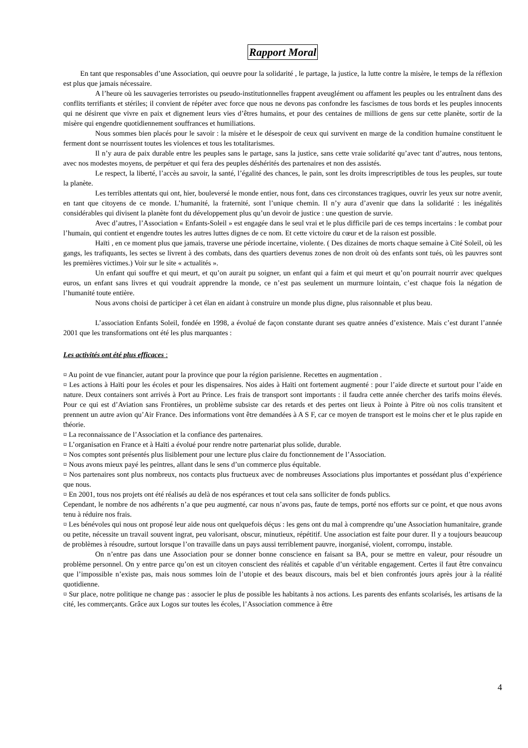Rapport Moral
En tant que responsables d’une Association, qui oeuvre pour la solidarité , le partage, la justice, la lutte contre la misère, le temps de la réflexion est plus que jamais nécessaire.
A l’heure où les sauvageries terroristes ou pseudo-institutionnelles frappent aveuglément ou affament les peuples ou les entraînent dans des conflits terrifiants et stériles; il convient de répéter avec force que nous ne devons pas confondre les fascismes de tous bords et les peuples innocents qui ne désirent que vivre en paix et dignement leurs vies d’êtres humains, et pour des centaines de millions de gens sur cette planète, sortir de la misère qui engendre quotidiennement souffrances et humiliations.
Nous sommes bien placés pour le savoir : la misère et le désespoir de ceux qui survivent en marge de la condition humaine constituent le ferment dont se nourrissent toutes les violences et tous les totalitarismes.
Il n’y aura de paix durable entre les peuples sans le partage, sans la justice, sans cette vraie solidarité qu’avec tant d’autres, nous tentons, avec nos modestes moyens, de perpétuer et qui fera des peuples déshérités des partenaires et non des assistés.
Le respect, la liberté, l’accès au savoir, la santé, l’égalité des chances, le pain, sont les droits imprescriptibles de tous les peuples, sur toute la planète.
Les terribles attentats qui ont, hier, bouleversé le monde entier, nous font, dans ces circonstances tragiques, ouvrir les yeux sur notre avenir, en tant que citoyens de ce monde. L’humanité, la fraternité, sont l’unique chemin. Il n’y aura d’avenir que dans la solidarité : les inégalités considérables qui divisent la planète font du développement plus qu’un devoir de justice : une question de survie.
Avec d’autres, l’Association « Enfants-Soleil » est engagée dans le seul vrai et le plus difficile pari de ces temps incertains : le combat pour l’humain, qui contient et engendre toutes les autres luttes dignes de ce nom. Et cette victoire du cœur et de la raison est possible.
Haïti , en ce moment plus que jamais, traverse une période incertaine, violente. ( Des dizaines de morts chaque semaine à Cité Soleil, où les gangs, les trafiquants, les sectes se livrent à des combats, dans des quartiers devenus zones de non droit où des enfants sont tués, où les pauvres sont les premières victimes.) Voir sur le site « actualités ».
Un enfant qui souffre et qui meurt, et qu’on aurait pu soigner, un enfant qui a faim et qui meurt et qu’on pourrait nourrir avec quelques euros, un enfant sans livres et qui voudrait apprendre la monde, ce n’est pas seulement un murmure lointain, c’est chaque fois la négation de l’humanité toute entière.
Nous avons choisi de participer à cet élan en aidant à construire un monde plus digne, plus raisonnable et plus beau.
L’association Enfants Soleil, fondée en 1998, a évolué de façon constante durant ses quatre années d’existence. Mais c’est durant l’année 2001 que les transformations ont été les plus marquantes :
Les activités ont été plus efficaces :
¤ Au point de vue financier, autant pour la province que pour la région parisienne. Recettes en augmentation .
¤ Les actions à Haïti pour les écoles et pour les dispensaires. Nos aides à Haïti ont fortement augmenté : pour l’aide directe et surtout pour l’aide en nature. Deux containers sont arrivés à Port au Prince. Les frais de transport sont importants : il faudra cette année chercher des tarifs moins élevés. Pour ce qui est d’Aviation sans Frontières, un problème subsiste car des retards et des pertes ont lieux à Pointe à Pitre où nos colis transitent et prennent un autre avion qu’Air France. Des informations vont être demandées à A S F, car ce moyen de transport est le moins cher et le plus rapide en théorie.
¤ La reconnaissance de l’Association et la confiance des partenaires.
¤ L’organisation en France et à Haïti a évolué pour rendre notre partenariat plus solide, durable.
¤ Nos comptes sont présentés plus lisiblement pour une lecture plus claire du fonctionnement de l’Association.
¤ Nous avons mieux payé les peintres, allant dans le sens d’un commerce plus équitable.
¤ Nos partenaires sont plus nombreux, nos contacts plus fructueux avec de nombreuses Associations plus importantes et possédant plus d’expérience que nous.
¤ En 2001, tous nos projets ont été réalisés au delà de nos espérances et tout cela sans solliciter de fonds publics.
Cependant, le nombre de nos adhérents n’a que peu augmenté, car nous n’avons pas, faute de temps, porté nos efforts sur ce point, et que nous avons tenu à réduire nos frais.
¤ Les bénévoles qui nous ont proposé leur aide nous ont quelquefois déçus : les gens ont du mal à comprendre qu’une Association humanitaire, grande ou petite, nécessite un travail souvent ingrat, peu valorisant, obscur, minutieux, répétitif. Une association est faite pour durer. Il y a toujours beaucoup de problèmes à résoudre, surtout lorsque l’on travaille dans un pays aussi terriblement pauvre, inorganisé, violent, corrompu, instable.
On n’entre pas dans une Association pour se donner bonne conscience en faisant sa BA, pour se mettre en valeur, pour résoudre un problème personnel. On y entre parce qu’on est un citoyen conscient des réalités et capable d’un véritable engagement. Certes il faut être convaincu que l’impossible n’existe pas, mais nous sommes loin de l’utopie et des beaux discours, mais bel et bien confrontés jours après jour à la réalité quotidienne.
¤ Sur place, notre politique ne change pas : associer le plus de possible les habitants à nos actions. Les parents des enfants scolarisés, les artisans de la cité, les commerçants. Grâce aux Logos sur toutes les écoles, l’Association commence à être
4